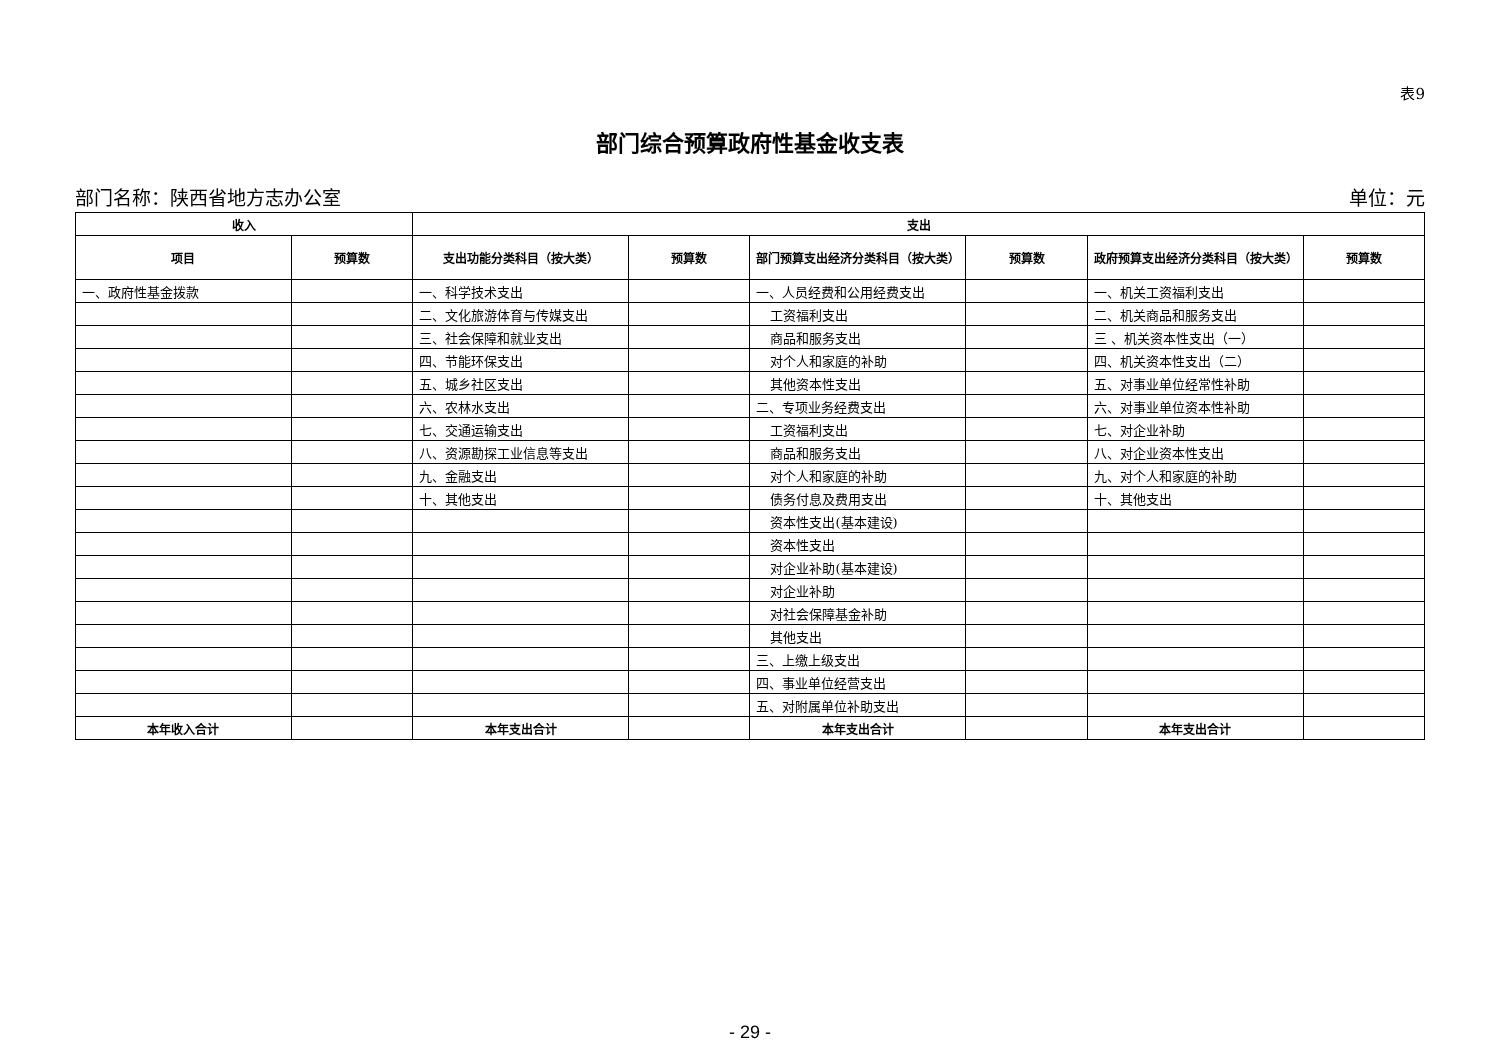表9
部门综合预算政府性基金收支表
部门名称：陕西省地方志办公室 单位：元
| 收入 | | 支出 | | | | | |
| --- | --- | --- | --- | --- | --- | --- | --- |
| 项目 | 预算数 | 支出功能分类科目（按大类） | 预算数 | 部门预算支出经济分类科目（按大类） | 预算数 | 政府预算支出经济分类科目（按大类） | 预算数 |
| 一、政府性基金拨款 | | 一、科学技术支出 | | 一、人员经费和公用经费支出 | | 一、机关工资福利支出 | |
| | | 二、文化旅游体育与传媒支出 | | 工资福利支出 | | 二、机关商品和服务支出 | |
| | | 三、社会保障和就业支出 | | 商品和服务支出 | | 三 、机关资本性支出（一） | |
| | | 四、节能环保支出 | | 对个人和家庭的补助 | | 四、机关资本性支出（二） | |
| | | 五、城乡社区支出 | | 其他资本性支出 | | 五、对事业单位经常性补助 | |
| | | 六、农林水支出 | | 二、专项业务经费支出 | | 六、对事业单位资本性补助 | |
| | | 七、交通运输支出 | | 工资福利支出 | | 七、对企业补助 | |
| | | 八、资源勘探工业信息等支出 | | 商品和服务支出 | | 八、对企业资本性支出 | |
| | | 九、金融支出 | | 对个人和家庭的补助 | | 九、对个人和家庭的补助 | |
| | | 十、其他支出 | | 债务付息及费用支出 | | 十、其他支出 | |
| | | | | 资本性支出(基本建设) | | | |
| | | | | 资本性支出 | | | |
| | | | | 对企业补助(基本建设) | | | |
| | | | | 对企业补助 | | | |
| | | | | 对社会保障基金补助 | | | |
| | | | | 其他支出 | | | |
| | | | | 三、上缴上级支出 | | | |
| | | | | 四、事业单位经营支出 | | | |
| | | | | 五、对附属单位补助支出 | | | |
| 本年收入合计 | | 本年支出合计 | | 本年支出合计 | | 本年支出合计 | |
- 29 -